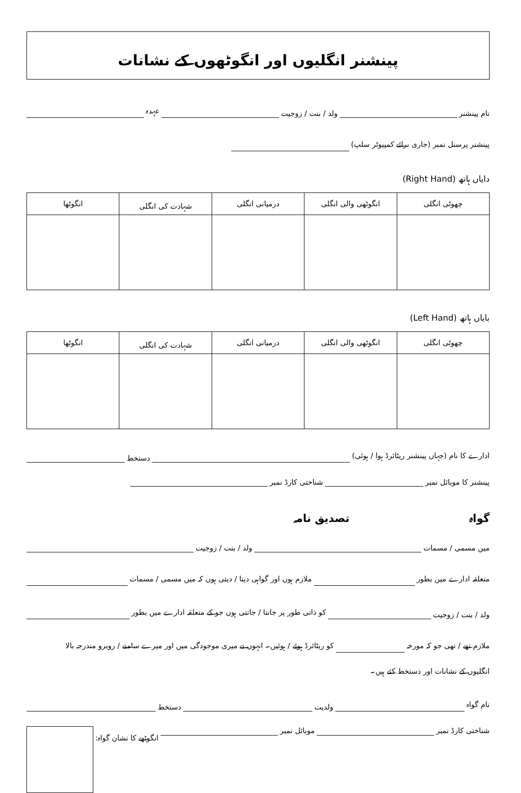پینشنر انگلیوں اور انگوٹھوں کے نشانات
نام پینشنر ولد / بنت / زوجیت عہدہ
پینشنر پرسنل نمبر (جاری برائے کمپیوٹر سلپ)
دایاں ہاتھ (Right Hand)
| چھوٹی انگلی | انگوٹھی والی انگلی | درمیانی انگلی | شہادت کی انگلی | انگوٹھا |
| --- | --- | --- | --- | --- |
بایاں ہاتھ (Left Hand)
| چھوٹی انگلی | انگوٹھی والی انگلی | درمیانی انگلی | شہادت کی انگلی | انگوٹھا |
| --- | --- | --- | --- | --- |
ادارے کا نام (جہاں پینشنر ریٹائرڈ ہوا / ہوئی) دستخط
پینشنر کا موبائل نمبر شناختی کارڈ نمبر
گواہ تصدیق نامہ
میں مسمی / مسمات ولد / بنت / زوجیت
متعلقہ ادارے میں بطور ملازم ہوں اور گواہی دیتا / دیتی ہوں کہ میں مسمی / مسمات
ولد / بنت / زوجیت کو ذاتی طور پر جانتا / جانتی ہوں جو کے متعلقہ ادارے میں بطور
ملازم تھے / تھی جو کہ مورخہ کو ریٹائرڈ ہوئے / ہوئیں۔ انہوں نے میری موجودگی میں اور میرے سامنے / روبرو مندرجہ بالا
انگلیوں کے نشانات اور دستخط کئے ہیں۔
نام گواہ ولدیت دستخط
شناختی کارڈ نمبر موبائل نمبر انگوٹھے کا نشان گواہ: